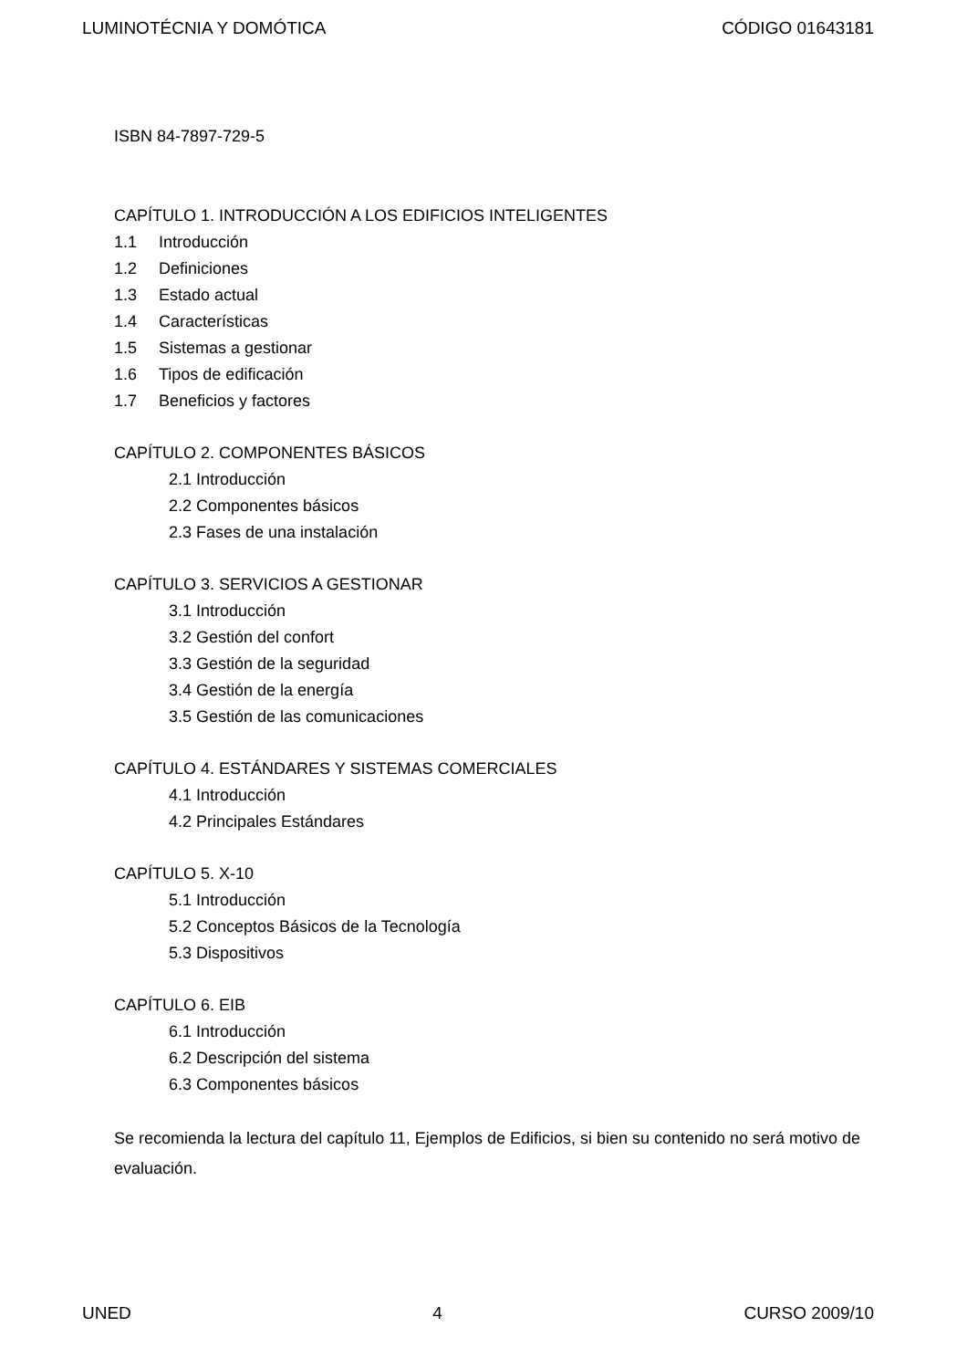LUMINOTÉCNIA Y DOMÓTICA CÓDIGO 01643181
ISBN 84-7897-729-5
CAPÍTULO 1. INTRODUCCIÓN A LOS EDIFICIOS INTELIGENTES
1.1 Introducción
1.2 Definiciones
1.3 Estado actual
1.4 Características
1.5 Sistemas a gestionar
1.6 Tipos de edificación
1.7 Beneficios y factores
CAPÍTULO 2. COMPONENTES BÁSICOS
2.1 Introducción
2.2 Componentes básicos
2.3 Fases de una instalación
CAPÍTULO 3. SERVICIOS A GESTIONAR
3.1 Introducción
3.2 Gestión del confort
3.3 Gestión de la seguridad
3.4 Gestión de la energía
3.5 Gestión de las comunicaciones
CAPÍTULO 4. ESTÁNDARES Y SISTEMAS COMERCIALES
4.1 Introducción
4.2 Principales Estándares
CAPÍTULO 5. X-10
5.1 Introducción
5.2 Conceptos Básicos de la Tecnología
5.3 Dispositivos
CAPÍTULO 6. EIB
6.1 Introducción
6.2 Descripción del sistema
6.3 Componentes básicos
Se recomienda la lectura del capítulo 11, Ejemplos de Edificios, si bien su contenido no será motivo de evaluación.
UNED 4 CURSO 2009/10